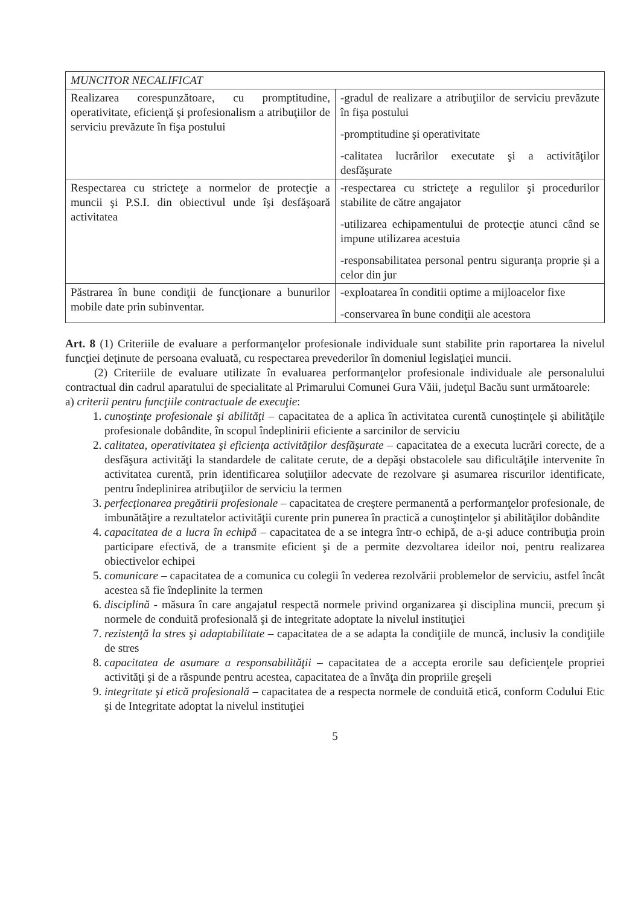| MUNCITOR NECALIFICAT | |
| Realizarea corespunzătoare, cu promptitudine, operativitate, eficienţă şi profesionalism a atribuţiilor de serviciu prevăzute în fişa postului | -gradul de realizare a atribuţiilor de serviciu prevăzute în fişa postului -promptitudine şi operativitate -calitatea lucrărilor executate şi a activităţilor desfăşurate |
| Respectarea cu stricteţe a normelor de protecţie a muncii şi P.S.I. din obiectivul unde îşi desfăşoară activitatea | -respectarea cu stricteţe a regulilor şi procedurilor stabilite de către angajator -utilizarea echipamentului de protecţie atunci când se impune utilizarea acestuia -responsabilitatea personal pentru siguranţa proprie şi a celor din jur |
| Păstrarea în bune condiţii de funcţionare a bunurilor mobile date prin subinventar. | -exploatarea în conditii optime a mijloacelor fixe -conservarea în bune condiţii ale acestora |
Art. 8 (1) Criteriile de evaluare a performanţelor profesionale individuale sunt stabilite prin raportarea la nivelul funcţiei deţinute de persoana evaluată, cu respectarea prevederilor în domeniul legislaţiei muncii.
(2) Criteriile de evaluare utilizate în evaluarea performanţelor profesionale individuale ale personalului contractual din cadrul aparatului de specialitate al Primarului Comunei Gura Văii, judeţul Bacău sunt următoarele:
a) criterii pentru funcţiile contractuale de execuţie:
1. cunoştinţe profesionale şi abilităţi – capacitatea de a aplica în activitatea curentă cunoştinţele şi abilităţile profesionale dobândite, în scopul îndeplinirii eficiente a sarcinilor de serviciu
2. calitatea, operativitatea şi eficienţa activităţilor desfăşurate – capacitatea de a executa lucrări corecte, de a desfăşura activităţi la standardele de calitate cerute, de a depăşi obstacolele sau dificultăţile intervenite în activitatea curentă, prin identificarea soluţiilor adecvate de rezolvare şi asumarea riscurilor identificate, pentru îndeplinirea atribuţiilor de serviciu la termen
3. perfecţionarea pregătirii profesionale – capacitatea de creştere permanentă a performanţelor profesionale, de imbunătăţire a rezultatelor activităţii curente prin punerea în practică a cunoştinţelor şi abilităţilor dobândite
4. capacitatea de a lucra în echipă – capacitatea de a se integra într-o echipă, de a-şi aduce contribuţia proin participare efectivă, de a transmite eficient şi de a permite dezvoltarea ideilor noi, pentru realizarea obiectivelor echipei
5. comunicare – capacitatea de a comunica cu colegii în vederea rezolvării problemelor de serviciu, astfel încât acestea să fie îndeplinite la termen
6. disciplină - măsura în care angajatul respectă normele privind organizarea şi disciplina muncii, precum şi normele de conduită profesională şi de integritate adoptate la nivelul instituţiei
7. rezistenţă la stres şi adaptabilitate – capacitatea de a se adapta la condiţiile de muncă, inclusiv la condiţiile de stres
8. capacitatea de asumare a responsabilităţii – capacitatea de a accepta erorile sau deficienţele propriei activităţi şi de a răspunde pentru acestea, capacitatea de a învăţa din propriile greşeli
9. integritate şi etică profesională – capacitatea de a respecta normele de conduită etică, conform Codului Etic şi de Integritate adoptat la nivelul instituţiei
5